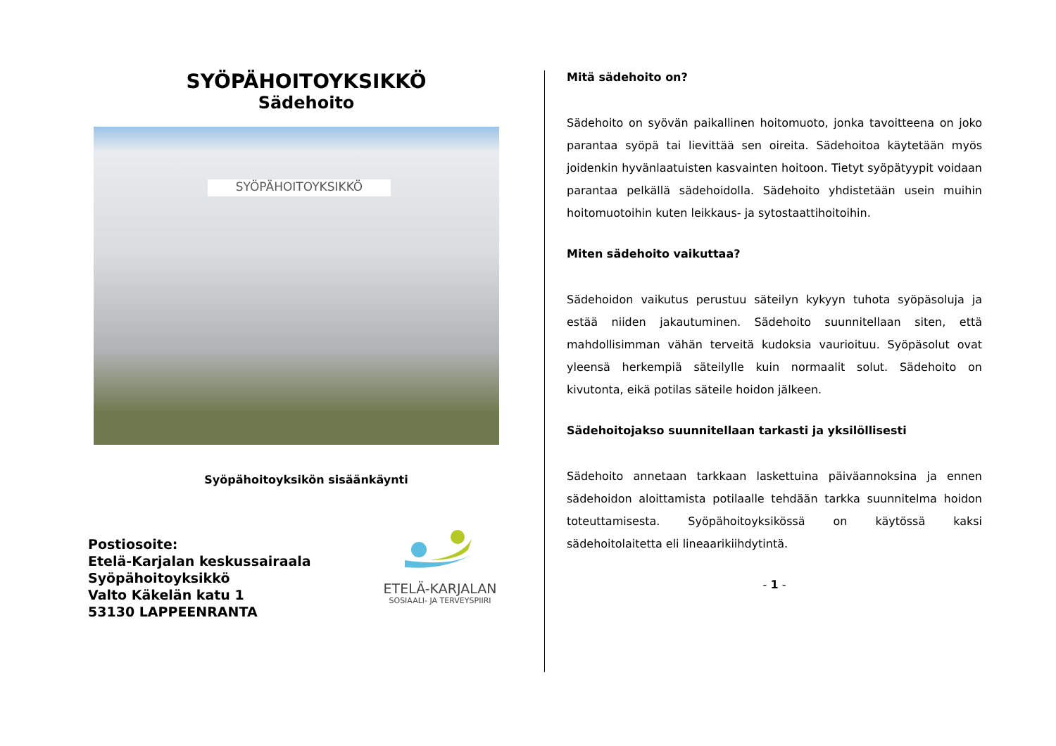SYÖPÄHOITOYKSIKKÖ
Sädehoito
SYÖPÄHOITOYKSIKKÖ
Syöpähoitoyksikön sisäänkäynti
Postiosoite:
Etelä-Karjalan keskussairaala
Syöpähoitoyksikkö
Valto Käkelän katu 1
53130 LAPPEENRANTA
ETELÄ-KARJALAN
SOSIAALI- JA TERVEYSPIIRI
Mitä sädehoito on?
Sädehoito on syövän paikallinen hoitomuoto, jonka tavoitteena on joko parantaa syöpä tai lievittää sen oireita. Sädehoitoa käytetään myös joidenkin hyvänlaatuisten kasvainten hoitoon. Tietyt syöpätyypit voidaan parantaa pelkällä sädehoidolla. Sädehoito yhdistetään usein muihin hoitomuotoihin kuten leikkaus- ja sytostaattihoitoihin.
Miten sädehoito vaikuttaa?
Sädehoidon vaikutus perustuu säteilyn kykyyn tuhota syöpäsoluja ja estää niiden jakautuminen. Sädehoito suunnitellaan siten, että mahdollisimman vähän terveitä kudoksia vaurioituu. Syöpäsolut ovat yleensä herkempiä säteilylle kuin normaalit solut. Sädehoito on kivutonta, eikä potilas säteile hoidon jälkeen.
Sädehoitojakso suunnitellaan tarkasti ja yksilöllisesti
Sädehoito annetaan tarkkaan laskettuina päiväannoksina ja ennen sädehoidon aloittamista potilaalle tehdään tarkka suunnitelma hoidon toteuttamisesta. Syöpähoitoyksikössä on käytössä kaksi sädehoitolaitetta eli lineaarikiihdytintä.
- 1 -